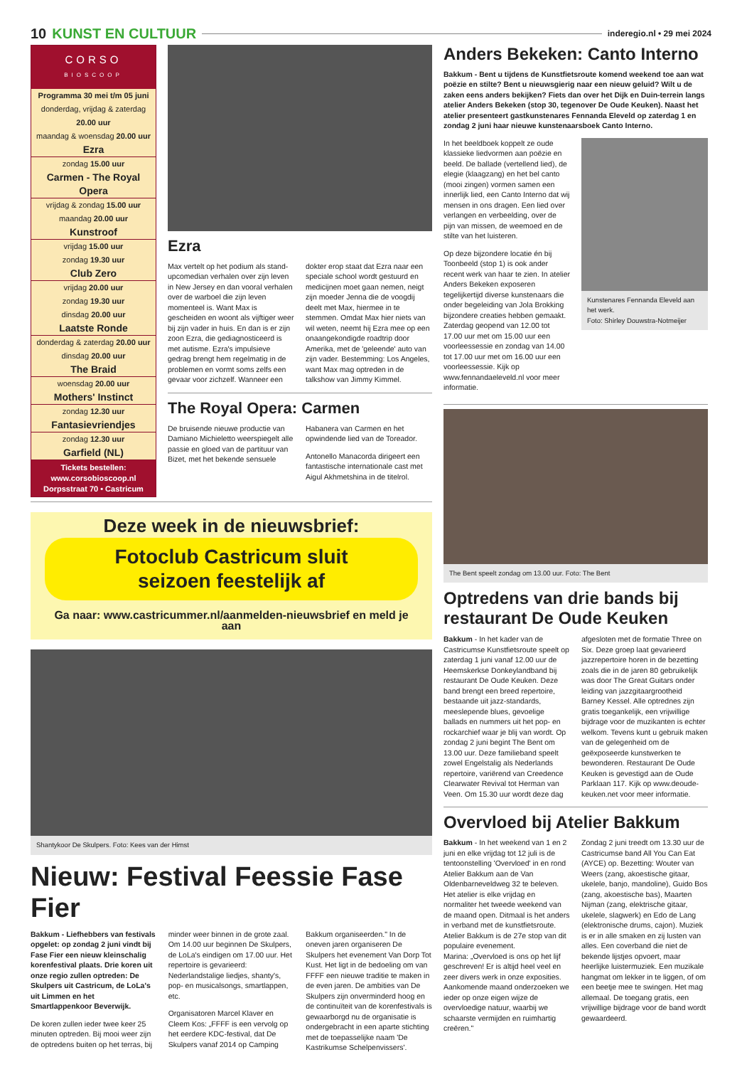10 KUNST EN CULTUUR inderegio.nl • 29 mei 2024
CORSO
BIOSCOOP
Programma 30 mei t/m 05 juni
donderdag, vrijdag & zaterdag 20.00 uur
maandag & woensdag 20.00 uur
Ezra
zondag 15.00 uur
Carmen - The Royal Opera
vrijdag & zondag 15.00 uur
maandag 20.00 uur
Kunstroof
vrijdag 15.00 uur
zondag 19.30 uur
Club Zero
vrijdag 20.00 uur
zondag 19.30 uur
dinsdag 20.00 uur
Laatste Ronde
donderdag & zaterdag 20.00 uur
dinsdag 20.00 uur
The Braid
woensdag 20.00 uur
Mothers' Instinct
zondag 12.30 uur
Fantasievriendjes
zondag 12.30 uur
Garfield (NL)
Tickets bestellen:
www.corsobioscoop.nl
Dorpsstraat 70 • Castricum
Ezra
Max vertelt op het podium als stand-upcomedian verhalen over zijn leven in New Jersey en dan vooral verhalen over de warboel die zijn leven momenteel is. Want Max is gescheiden en woont als vijftiger weer bij zijn vader in huis. En dan is er zijn zoon Ezra, die gediagnosticeerd is met autisme. Ezra's impulsieve gedrag brengt hem regelmatig in de problemen en vormt soms zelfs een gevaar voor zichzelf. Wanneer een dokter erop staat dat Ezra naar een speciale school wordt gestuurd en medicijnen moet gaan nemen, neigt zijn moeder Jenna die de voogdij deelt met Max, hiermee in te stemmen. Omdat Max hier niets van wil weten, neemt hij Ezra mee op een onaangekondigde roadtrip door Amerika, met de 'geleende' auto van zijn vader. Bestemming: Los Angeles, want Max mag optreden in de talkshow van Jimmy Kimmel.
The Royal Opera: Carmen
De bruisende nieuwe productie van Damiano Michieletto weerspiegelt alle passie en gloed van de partituur van Bizet, met het bekende sensuele Habanera van Carmen en het opwindende lied van de Toreador.
Antonello Manacorda dirigeert een fantastische internationale cast met Aigul Akhmetshina in de titelrol.
Deze week in de nieuwsbrief:
Fotoclub Castricum sluit
seizoen feestelijk af
Ga naar: www.castricummer.nl/aanmelden-nieuwsbrief en meld je aan
Shantykoor De Skulpers. Foto: Kees van der Himst
Nieuw: Festival Feessie Fase Fier
Bakkum - Liefhebbers van festivals opgelet: op zondag 2 juni vindt bij Fase Fier een nieuw kleinschalig korenfestival plaats. Drie koren uit onze regio zullen optreden: De Skulpers uit Castricum, de LoLa's uit Limmen en het Smartlappenkoor Beverwijk.
De koren zullen ieder twee keer 25 minuten optreden. Bij mooi weer zijn de optredens buiten op het terras, bij minder weer binnen in de grote zaal. Om 14.00 uur beginnen De Skulpers, de LoLa's eindigen om 17.00 uur. Het repertoire is gevarieerd: Nederlandstalige liedjes, shanty's, pop- en musicalsongs, smartlappen, etc.
Organisatoren Marcel Klaver en Cleem Kos: „FFFF is een vervolg op het eerdere KDC-festival, dat De Skulpers vanaf 2014 op Camping Bakkum organiseerden." In de oneven jaren organiseren De Skulpers het evenement Van Dorp Tot Kust. Het ligt in de bedoeling om van FFFF een nieuwe traditie te maken in de even jaren. De ambities van De Skulpers zijn onverminderd hoog en de continuïteit van de korenfestivals is gewaarborgd nu de organisatie is ondergebracht in een aparte stichting met de toepasselijke naam 'De Kastrikumse Schelpenvissers'.
Anders Bekeken: Canto Interno
Bakkum - Bent u tijdens de Kunstfietsroute komend weekend toe aan wat poëzie en stilte? Bent u nieuwsgierig naar een nieuw geluid? Wilt u de zaken eens anders bekijken? Fiets dan over het Dijk en Duin-terrein langs atelier Anders Bekeken (stop 30, tegenover De Oude Keuken). Naast het atelier presenteert gastkunstenares Fennanda Eleveld op zaterdag 1 en zondag 2 juni haar nieuwe kunstenaarsboek Canto Interno.
In het beeldboek koppelt ze oude klassieke liedvormen aan poëzie en beeld. De ballade (vertellend lied), de elegie (klaagzang) en het bel canto (mooi zingen) vormen samen een innerlijk lied, een Canto Interno dat wij mensen in ons dragen. Een lied over verlangen en verbeelding, over de pijn van missen, de weemoed en de stilte van het luisteren.
Op deze bijzondere locatie én bij Toonbeeld (stop 1) is ook ander recent werk van haar te zien. In atelier Anders Bekeken exposeren tegelijkertijd diverse kunstenaars die onder begeleiding van Jola Brokking bijzondere creaties hebben gemaakt. Zaterdag geopend van 12.00 tot 17.00 uur met om 15.00 uur een voorleessessie en zondag van 14.00 tot 17.00 uur met om 16.00 uur een voorleessessie. Kijk op www.fennandaeleveld.nl voor meer informatie.
Kunstenares Fennanda Eleveld aan het werk.
Foto: Shirley Douwstra-Notmeijer
The Bent speelt zondag om 13.00 uur. Foto: The Bent
Optredens van drie bands bij restaurant De Oude Keuken
Bakkum - In het kader van de Castricumse Kunstfietsroute speelt op zaterdag 1 juni vanaf 12.00 uur de Heemskerkse Donkeylandband bij restaurant De Oude Keuken. Deze band brengt een breed repertoire, bestaande uit jazz-standards, meeslepende blues, gevoelige ballads en nummers uit het pop- en rockarchief waar je blij van wordt. Op zondag 2 juni begint The Bent om 13.00 uur. Deze familieband speelt zowel Engelstalig als Nederlands repertoire, variërend van Creedence Clearwater Revival tot Herman van Veen. Om 15.30 uur wordt deze dag afgesloten met de formatie Three on Six. Deze groep laat gevarieerd jazzrepertoire horen in de bezetting zoals die in de jaren 80 gebruikelijk was door The Great Guitars onder leiding van jazzgitaargrootheid Barney Kessel. Alle optrednes zijn gratis toegankelijk, een vrijwillige bijdrage voor de muzikanten is echter welkom. Tevens kunt u gebruik maken van de gelegenheid om de geëxposeerde kunstwerken te bewonderen. Restaurant De Oude Keuken is gevestigd aan de Oude Parklaan 117. Kijk op www.deoude-keuken.net voor meer informatie.
Overvloed bij Atelier Bakkum
Bakkum - In het weekend van 1 en 2 juni en elke vrijdag tot 12 juli is de tentoonstelling 'Overvloed' in en rond Atelier Bakkum aan de Van Oldenbarneveldweg 32 te beleven. Het atelier is elke vrijdag en normaliter het tweede weekend van de maand open. Ditmaal is het anders in verband met de kunstfietsroute. Atelier Bakkum is de 27e stop van dit populaire evenement.
Marina: „Overvloed is ons op het lijf geschreven! Er is altijd heel veel en zeer divers werk in onze exposities. Aankomende maand onderzoeken we ieder op onze eigen wijze de overvloedige natuur, waarbij we schaarste vermijden en ruimhartig creëren."
Zondag 2 juni treedt om 13.30 uur de Castricumse band All You Can Eat (AYCE) op. Bezetting: Wouter van Weers (zang, akoestische gitaar, ukelele, banjo, mandoline), Guido Bos (zang, akoestische bas), Maarten Nijman (zang, elektrische gitaar, ukelele, slagwerk) en Edo de Lang (elektronische drums, cajon). Muziek is er in alle smaken en zij lusten van alles. Een coverband die niet de bekende lijstjes opvoert, maar heerlijke luistermuziek. Een muzikale hangmat om lekker in te liggen, of om een beetje mee te swingen. Het mag allemaal. De toegang gratis, een vrijwillige bijdrage voor de band wordt gewaardeerd.